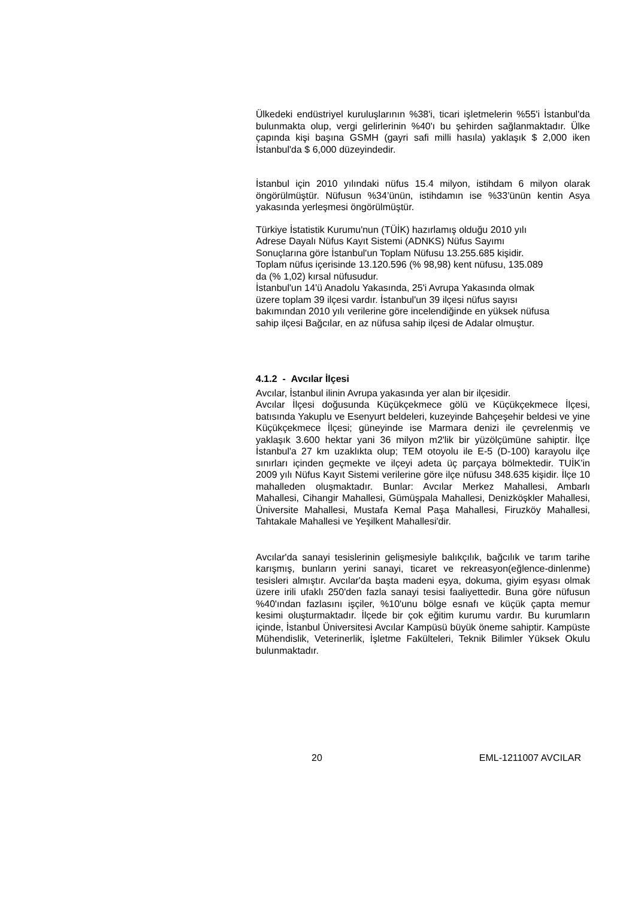Ülkedeki endüstriyel kuruluşlarının %38'i, ticari işletmelerin %55'i İstanbul'da bulunmakta olup, vergi gelirlerinin %40'ı bu şehirden sağlanmaktadır. Ülke çapında kişi başına GSMH (gayri safi milli hasıla) yaklaşık $ 2,000 iken İstanbul'da $ 6,000 düzeyindedir.
İstanbul için 2010 yılındaki nüfus 15.4 milyon, istihdam 6 milyon olarak öngörülmüştür. Nüfusun %34’ünün, istihdamın ise %33’ünün kentin Asya yakasında yerleşmesi öngörülmüştür.
Türkiye İstatistik Kurumu'nun (TÜİK) hazırlamış olduğu 2010 yılı
Adrese Dayalı Nüfus Kayıt Sistemi (ADNKS) Nüfus Sayımı
Sonuçlarına göre İstanbul'un Toplam Nüfusu 13.255.685 kişidir.
Toplam nüfus içerisinde 13.120.596 (% 98,98) kent nüfusu, 135.089
da (% 1,02) kırsal nüfusudur.
İstanbul'un 14'ü Anadolu Yakasında, 25'i Avrupa Yakasında olmak
üzere toplam 39 ilçesi vardır. İstanbul'un 39 ilçesi nüfus sayısı
bakımından 2010 yılı verilerine göre incelendiğinde en yüksek nüfusa
sahip ilçesi Bağcılar, en az nüfusa sahip ilçesi de Adalar olmuştur.
4.1.2 - Avcılar İlçesi
Avcılar, İstanbul ilinin Avrupa yakasında yer alan bir ilçesidir.
Avcılar İlçesi doğusunda Küçükçekmece gölü ve Küçükçekmece İlçesi, batısında Yakuplu ve Esenyurt beldeleri, kuzeyinde Bahçeşehir beldesi ve yine Küçükçekmece İlçesi; güneyinde ise Marmara denizi ile çevrelenmiş ve yaklaşık 3.600 hektar yani 36 milyon m2'lik bir yüzölçümüne sahiptir. İlçe İstanbul'a 27 km uzaklıkta olup; TEM otoyolu ile E-5 (D-100) karayolu ilçe sınırları içinden geçmekte ve ilçeyi adeta üç parçaya bölmektedir. TUİK’in 2009 yılı Nüfus Kayıt Sistemi verilerine göre ilçe nüfusu 348.635 kişidir. İlçe 10 mahalleden oluşmaktadır. Bunlar: Avcılar Merkez Mahallesi, Ambarlı Mahallesi, Cihangir Mahallesi, Gümüşpala Mahallesi, Denizköşkler Mahallesi, Üniversite Mahallesi, Mustafa Kemal Paşa Mahallesi, Firuzköy Mahallesi, Tahtakale Mahallesi ve Yeşilkent Mahallesi'dir.
Avcılar'da sanayi tesislerinin gelişmesiyle balıkçılık, bağcılık ve tarım tarihe karışmış, bunların yerini sanayi, ticaret ve rekreasyon(eğlence-dinlenme) tesisleri almıştır. Avcılar'da başta madeni eşya, dokuma, giyim eşyası olmak üzere irili ufaklı 250'den fazla sanayi tesisi faaliyettedir. Buna göre nüfusun %40'ından fazlasını işçiler, %10'unu bölge esnafı ve küçük çapta memur kesimi oluşturmaktadır. İlçede bir çok eğitim kurumu vardır. Bu kurumların içinde, İstanbul Üniversitesi Avcılar Kampüsü büyük öneme sahiptir. Kampüste Mühendislik, Veterinerlik, İşletme Fakülteleri, Teknik Bilimler Yüksek Okulu bulunmaktadır.
20 EML-1211007 AVCILAR